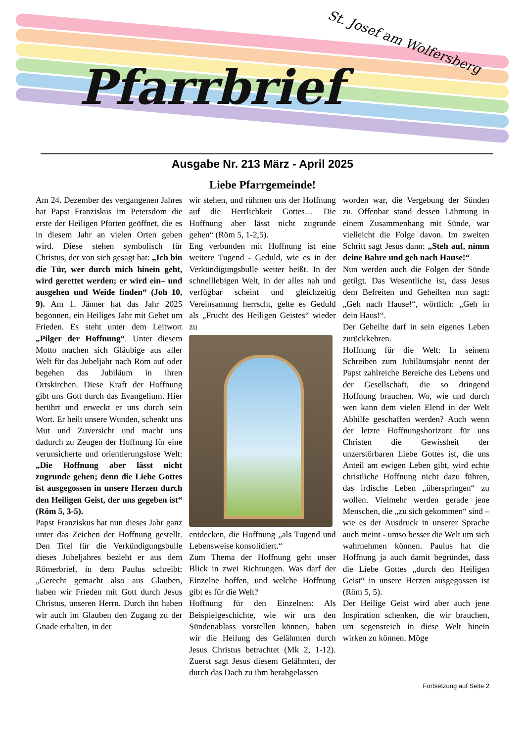Pfarrbrief
St. Josef am Wolfersberg
Ausgabe Nr. 213 März - April 2025
Liebe Pfarrgemeinde!
Am 24. Dezember des vergangenen Jahres hat Papst Franziskus im Petersdom die erste der Heiligen Pforten geöffnet, die es in diesem Jahr an vielen Orten geben wird. Diese stehen symbolisch für Christus, der von sich gesagt hat: „Ich bin die Tür, wer durch mich hinein geht, wird gerettet werden; er wird ein– und ausgehen und Weide finden“ (Joh 10, 9). Am 1. Jänner hat das Jahr 2025 begonnen, ein Heiliges Jahr mit Gebet um Frieden. Es steht unter dem Leitwort „Pilger der Hoffnung“. Unter diesem Motto machen sich Gläubige aus aller Welt für das Jubeljahr nach Rom auf oder begehen das Jubiläum in ihren Ortskirchen. Diese Kraft der Hoffnung gibt uns Gott durch das Evangelium. Hier berührt und erweckt er uns durch sein Wort. Er heilt unsere Wunden, schenkt uns Mut und Zuversicht und macht uns dadurch zu Zeugen der Hoffnung für eine verunsicherte und orientierungslose Welt: „Die Hoffnung aber lässt nicht zugrunde gehen; denn die Liebe Gottes ist ausgegossen in unsere Herzen durch den Heiligen Geist, der uns gegeben ist“ (Röm 5, 3-5).
Papst Franziskus hat nun dieses Jahr ganz unter das Zeichen der Hoffnung gestellt. Den Titel für die Verkündigungsbulle dieses Jubeljahres bezieht er aus dem Römerbrief, in dem Paulus schreibt: „Gerecht gemacht also aus Glauben, haben wir Frieden mit Gott durch Jesus Christus, unseren Herrn. Durch ihn haben wir auch im Glauben den Zugang zu der Gnade erhalten, in der
wir stehen, und rühmen uns der Hoffnung auf die Herrlichkeit Gottes… Die Hoffnung aber lässt nicht zugrunde gehen“ (Röm 5, 1-2,5).
Eng verbunden mit Hoffnung ist eine weitere Tugend - Geduld, wie es in der Verkündigungsbulle weiter heißt. In der schnelllebigen Welt, in der alles nah und verfügbar scheint und gleichzeitig Vereinsamung herrscht, gelte es Geduld als „Frucht des Heiligen Geistes“ wieder zu
entdecken, die Hoffnung „als Tugend und Lebensweise konsolidiert.“
Zum Thema der Hoffnung geht unser Blick in zwei Richtungen. Was darf der Einzelne hoffen, und welche Hoffnung gibt es für die Welt?
Hoffnung für den Einzelnen: Als Beispielgeschichte, wie wir uns den Sündenablass vorstellen können, haben wir die Heilung des Gelähmten durch Jesus Christus betrachtet (Mk 2, 1-12). Zuerst sagt Jesus diesem Gelähmten, der durch das Dach zu ihm herabgelassen
worden war, die Vergebung der Sünden zu. Offenbar stand dessen Lähmung in einem Zusammenhang mit Sünde, war vielleicht die Folge davon. Im zweiten Schritt sagt Jesus dann: „Steh auf, nimm deine Bahre und geh nach Hause!“
Nun werden auch die Folgen der Sünde getilgt. Das Wesentliche ist, dass Jesus dem Befreiten und Geheilten nun sagt: „Geh nach Hause!“, wörtlich: „Geh in dein Haus!“.
Der Geheilte darf in sein eigenes Leben zurückkehren.
Hoffnung für die Welt: In seinem Schreiben zum Jubiläumsjahr nennt der Papst zahlreiche Bereiche des Lebens und der Gesellschaft, die so dringend Hoffnung brauchen. Wo, wie und durch wen kann dem vielen Elend in der Welt Abhilfe geschaffen werden? Auch wenn der letzte Hoffnungshorizont für uns Christen die Gewissheit der unzerstörbaren Liebe Gottes ist, die uns Anteil am ewigen Leben gibt, wird echte christliche Hoffnung nicht dazu führen, das irdische Leben „überspringen“ zu wollen. Vielmehr werden gerade jene Menschen, die „zu sich gekommen“ sind – wie es der Ausdruck in unserer Sprache auch meint - umso besser die Welt um sich wahrnehmen können. Paulus hat die Hoffnung ja auch damit begründet, dass die Liebe Gottes „durch den Heiligen Geist“ in unsere Herzen ausgegossen ist (Röm 5, 5).
Der Heilige Geist wird aber auch jene Inspiration schenken, die wir brauchen, um segensreich in diese Welt hinein wirken zu können. Möge
Fortsetzung auf Seite 2